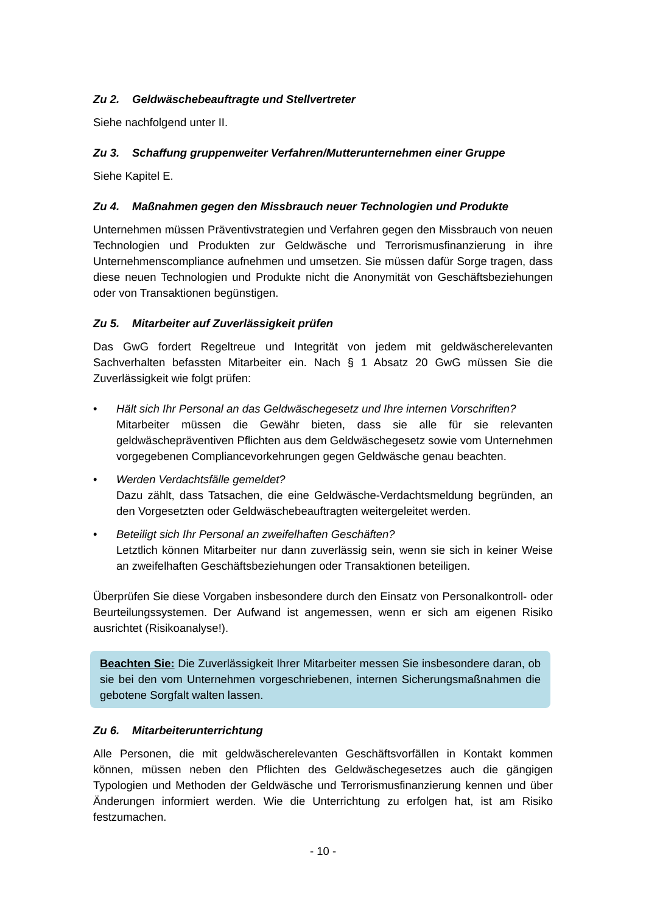Zu 2. Geldwäschebeauftragte und Stellvertreter
Siehe nachfolgend unter II.
Zu 3. Schaffung gruppenweiter Verfahren/Mutterunternehmen einer Gruppe
Siehe Kapitel E.
Zu 4. Maßnahmen gegen den Missbrauch neuer Technologien und Produkte
Unternehmen müssen Präventivstrategien und Verfahren gegen den Missbrauch von neuen Technologien und Produkten zur Geldwäsche und Terrorismusfinanzierung in ihre Unternehmenscompliance aufnehmen und umsetzen. Sie müssen dafür Sorge tragen, dass diese neuen Technologien und Produkte nicht die Anonymität von Geschäftsbeziehungen oder von Transaktionen begünstigen.
Zu 5. Mitarbeiter auf Zuverlässigkeit prüfen
Das GwG fordert Regeltreue und Integrität von jedem mit geldwäscherelevanten Sachverhalten befassten Mitarbeiter ein. Nach § 1 Absatz 20 GwG müssen Sie die Zuverlässigkeit wie folgt prüfen:
• Hält sich Ihr Personal an das Geldwäschegesetz und Ihre internen Vorschriften?
Mitarbeiter müssen die Gewähr bieten, dass sie alle für sie relevanten geldwäschepräventiven Pflichten aus dem Geldwäschegesetz sowie vom Unternehmen vorgegebenen Compliancevorkehrungen gegen Geldwäsche genau beachten.
• Werden Verdachtsfälle gemeldet?
Dazu zählt, dass Tatsachen, die eine Geldwäsche-Verdachtsmeldung begründen, an den Vorgesetzten oder Geldwäschebeauftragten weitergeleitet werden.
• Beteiligt sich Ihr Personal an zweifelhaften Geschäften?
Letztlich können Mitarbeiter nur dann zuverlässig sein, wenn sie sich in keiner Weise an zweifelhaften Geschäftsbeziehungen oder Transaktionen beteiligen.
Überprüfen Sie diese Vorgaben insbesondere durch den Einsatz von Personalkontroll- oder Beurteilungssystemen. Der Aufwand ist angemessen, wenn er sich am eigenen Risiko ausrichtet (Risikoanalyse!).
Beachten Sie: Die Zuverlässigkeit Ihrer Mitarbeiter messen Sie insbesondere daran, ob sie bei den vom Unternehmen vorgeschriebenen, internen Sicherungsmaßnahmen die gebotene Sorgfalt walten lassen.
Zu 6. Mitarbeiterunterrichtung
Alle Personen, die mit geldwäscherelevanten Geschäftsvorfällen in Kontakt kommen können, müssen neben den Pflichten des Geldwäschegesetzes auch die gängigen Typologien und Methoden der Geldwäsche und Terrorismusfinanzierung kennen und über Änderungen informiert werden. Wie die Unterrichtung zu erfolgen hat, ist am Risiko festzumachen.
- 10 -